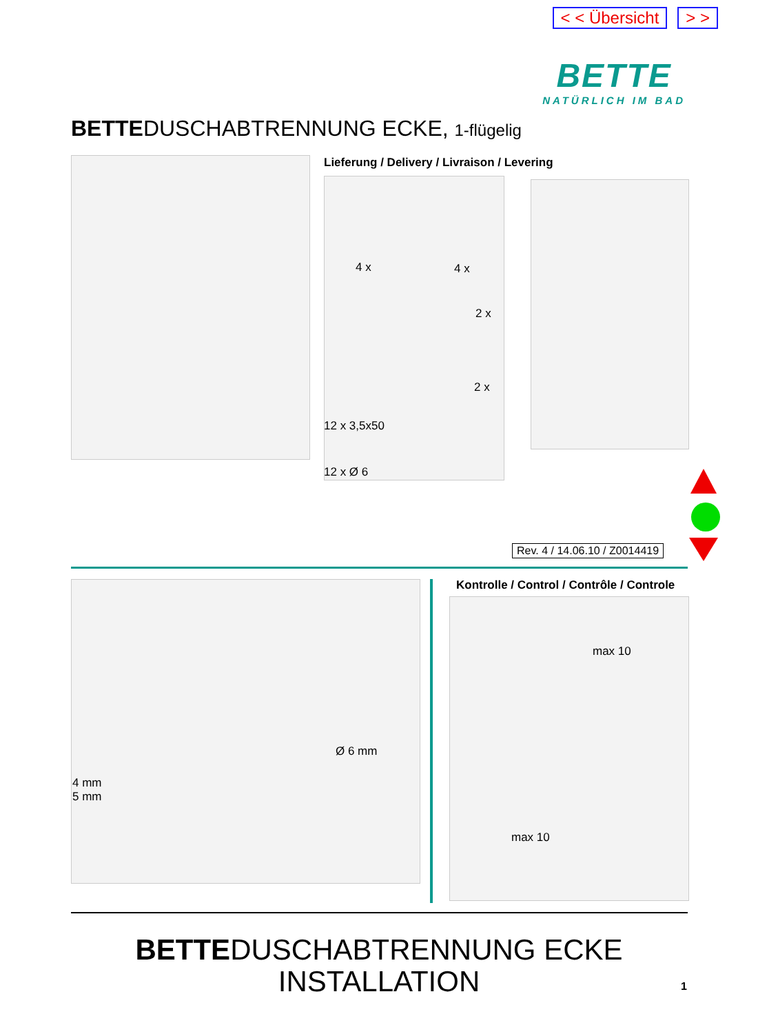< < Übersicht > >
BETTE
NATÜRLICH IM BAD
BETTEDUSCHABTRENNUNG ECKE, 1-flügelig
Lieferung / Delivery / Livraison / Levering
4 x 4 x
2 x
2 x
12 x 3,5x50
12 x Ø 6
Rev. 4 / 14.06.10 / Z0014419
Ø 6 mm
4 mm
5 mm
Kontrolle / Control / Contrôle / Controle
max 10
max 10
BETTEDUSCHABTRENNUNG ECKE
INSTALLATION
1